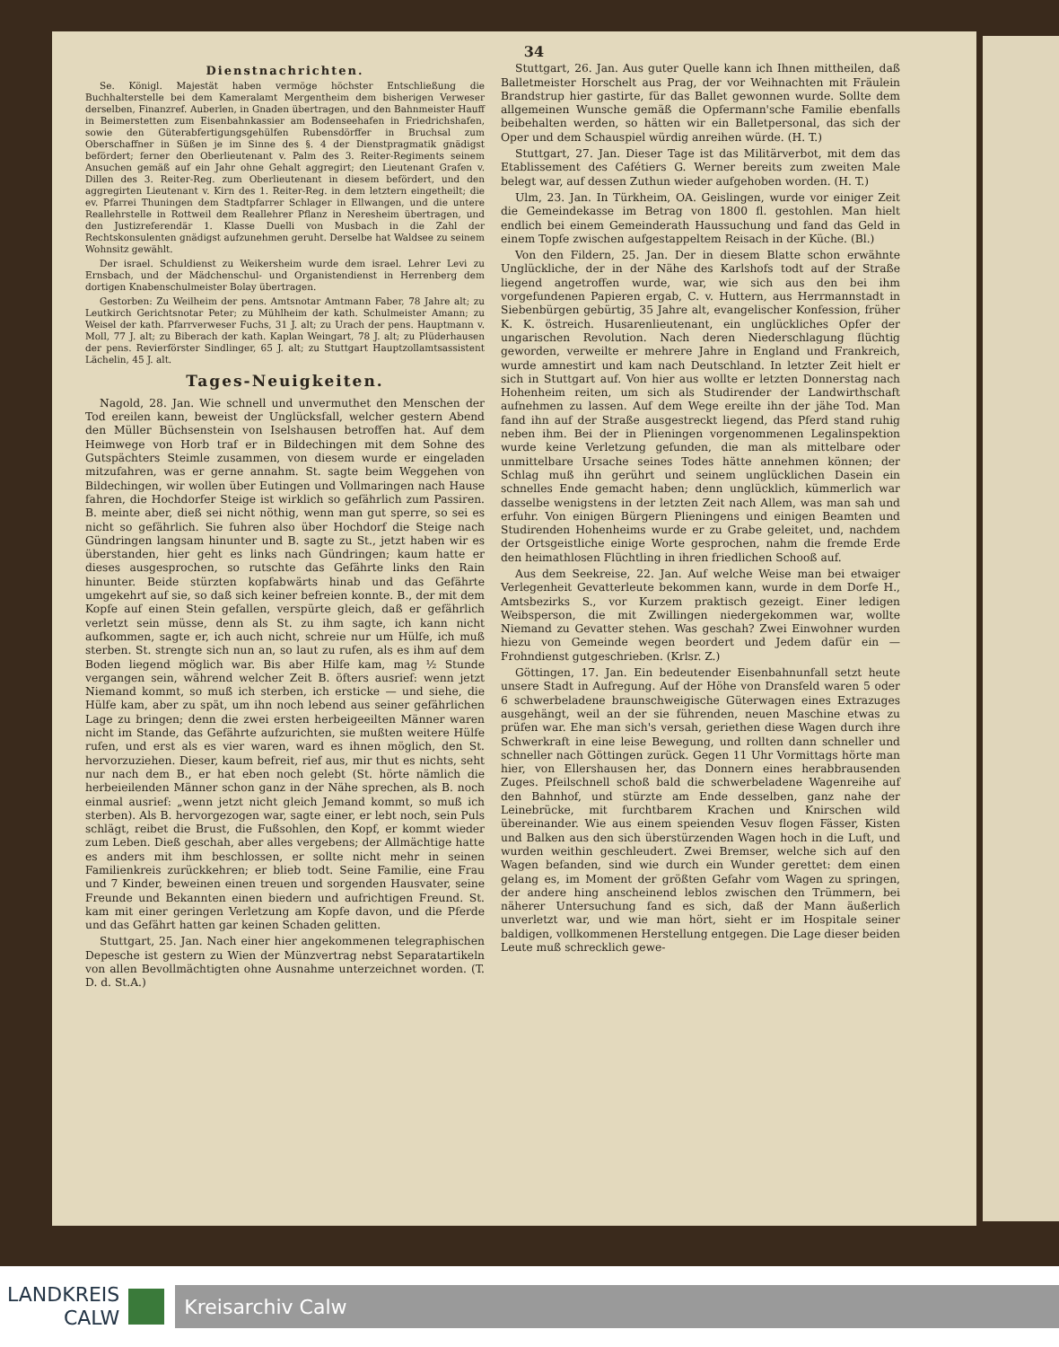34
Dienstnachrichten.
Se. Königl. Majestät haben vermöge höchster Entschließung die Buchhalterstelle bei dem Kameralamt Mergentheim dem bisherigen Verweser derselben, Finanzref. Auberlen, in Gnaden übertragen, und den Bahnmeister Hauff in Beimerstetten zum Eisenbahnkassier am Bodenseehafen in Friedrichshafen, sowie den Güterabfertigungsgehülfen Rubensdörffer in Bruchsal zum Oberschaffner in Süßen je im Sinne des §. 4 der Dienstpragmatik gnädigst befördert; ferner den Oberlieutenant v. Palm des 3. Reiter-Regiments seinem Ansuchen gemäß auf ein Jahr ohne Gehalt aggregirt; den Lieutenant Grafen v. Dillen des 3. Reiter-Reg. zum Oberlieutenant in diesem befördert, und den aggregirten Lieutenant v. Kirn des 1. Reiter-Reg. in dem letztern eingetheilt; die ev. Pfarrei Thuningen dem Stadtpfarrer Schlager in Ellwangen, und die untere Reallehrstelle in Rottweil dem Reallehrer Pflanz in Neresheim übertragen, und den Justizreferendär 1. Klasse Duelli von Musbach in die Zahl der Rechtskonsulenten gnädigst aufzunehmen geruht. Derselbe hat Waldsee zu seinem Wohnsitz gewählt.
Der israel. Schuldienst zu Weikersheim wurde dem israel. Lehrer Levi zu Ernsbach, und der Mädchenschul- und Organistendienst in Herrenberg dem dortigen Knabenschulmeister Bolay übertragen.
Gestorben: Zu Weilheim der pens. Amtsnotar Amtmann Faber, 78 Jahre alt; zu Leutkirch Gerichtsnotar Peter; zu Mühlheim der kath. Schulmeister Amann; zu Weisel der kath. Pfarrverweser Fuchs, 31 J. alt; zu Urach der pens. Hauptmann v. Moll, 77 J. alt; zu Biberach der kath. Kaplan Weingart, 78 J. alt; zu Plüderhausen der pens. Revierförster Sindlinger, 65 J. alt; zu Stuttgart Hauptzollamtsassistent Lächelin, 45 J. alt.
Tages-Neuigkeiten.
Nagold, 28. Jan. Wie schnell und unvermuthet den Menschen der Tod ereilen kann, beweist der Unglücksfall, welcher gestern Abend den Müller Büchsenstein von Iselshausen betroffen hat. Auf dem Heimwege von Horb traf er in Bildechingen mit dem Sohne des Gutspächters Steimle zusammen, von diesem wurde er eingeladen mitzufahren, was er gerne annahm. St. sagte beim Weggehen von Bildechingen, wir wollen über Eutingen und Vollmaringen nach Hause fahren, die Hochdorfer Steige ist wirklich so gefährlich zum Passiren. B. meinte aber, dieß sei nicht nöthig, wenn man gut sperre, so sei es nicht so gefährlich. Sie fuhren also über Hochdorf die Steige nach Gündringen langsam hinunter und B. sagte zu St., jetzt haben wir es überstanden, hier geht es links nach Gündringen; kaum hatte er dieses ausgesprochen, so rutschte das Gefährte links den Rain hinunter. Beide stürzten kopfabwärts hinab und das Gefährte umgekehrt auf sie, so daß sich keiner befreien konnte. B., der mit dem Kopfe auf einen Stein gefallen, verspürte gleich, daß er gefährlich verletzt sein müsse, denn als St. zu ihm sagte, ich kann nicht aufkommen, sagte er, ich auch nicht, schreie nur um Hülfe, ich muß sterben. St. strengte sich nun an, so laut zu rufen, als es ihm auf dem Boden liegend möglich war. Bis aber Hilfe kam, mag ½ Stunde vergangen sein, während welcher Zeit B. öfters ausrief: wenn jetzt Niemand kommt, so muß ich sterben, ich ersticke — und siehe, die Hülfe kam, aber zu spät, um ihn noch lebend aus seiner gefährlichen Lage zu bringen; denn die zwei ersten herbeigeeilten Männer waren nicht im Stande, das Gefährte aufzurichten, sie mußten weitere Hülfe rufen, und erst als es vier waren, ward es ihnen möglich, den St. hervorzuziehen. Dieser, kaum befreit, rief aus, mir thut es nichts, seht nur nach dem B., er hat eben noch gelebt (St. hörte nämlich die herbeieilenden Männer schon ganz in der Nähe sprechen, als B. noch einmal ausrief: „wenn jetzt nicht gleich Jemand kommt, so muß ich sterben). Als B. hervorgezogen war, sagte einer, er lebt noch, sein Puls schlägt, reibet die Brust, die Fußsohlen, den Kopf, er kommt wieder zum Leben. Dieß geschah, aber alles vergebens; der Allmächtige hatte es anders mit ihm beschlossen, er sollte nicht mehr in seinen Familienkreis zurückkehren; er blieb todt. Seine Familie, eine Frau und 7 Kinder, beweinen einen treuen und sorgenden Hausvater, seine Freunde und Bekannten einen biedern und aufrichtigen Freund. St. kam mit einer geringen Verletzung am Kopfe davon, und die Pferde und das Gefährt hatten gar keinen Schaden gelitten.
Stuttgart, 25. Jan. Nach einer hier angekommenen telegraphischen Depesche ist gestern zu Wien der Münzvertrag nebst Separatartikeln von allen Bevollmächtigten ohne Ausnahme unterzeichnet worden. (T. D. d. St.A.)
Stuttgart, 26. Jan. Aus guter Quelle kann ich Ihnen mittheilen, daß Balletmeister Horschelt aus Prag, der vor Weihnachten mit Fräulein Brandstrup hier gastirte, für das Ballet gewonnen wurde. Sollte dem allgemeinen Wunsche gemäß die Opfermann'sche Familie ebenfalls beibehalten werden, so hätten wir ein Balletpersonal, das sich der Oper und dem Schauspiel würdig anreihen würde. (H. T.)
Stuttgart, 27. Jan. Dieser Tage ist das Militärverbot, mit dem das Etablissement des Cafétiers G. Werner bereits zum zweiten Male belegt war, auf dessen Zuthun wieder aufgehoben worden. (H. T.)
Ulm, 23. Jan. In Türkheim, OA. Geislingen, wurde vor einiger Zeit die Gemeindekasse im Betrag von 1800 fl. gestohlen. Man hielt endlich bei einem Gemeinderath Haussuchung und fand das Geld in einem Topfe zwischen aufgestappeltem Reisach in der Küche. (Bl.)
Von den Fildern, 25. Jan. Der in diesem Blatte schon erwähnte Unglückliche, der in der Nähe des Karlshofs todt auf der Straße liegend angetroffen wurde, war, wie sich aus den bei ihm vorgefundenen Papieren ergab, C. v. Huttern, aus Herrmannstadt in Siebenbürgen gebürtig, 35 Jahre alt, evangelischer Konfession, früher K. K. östreich. Husarenlieutenant, ein unglückliches Opfer der ungarischen Revolution. Nach deren Niederschlagung flüchtig geworden, verweilte er mehrere Jahre in England und Frankreich, wurde amnestirt und kam nach Deutschland. In letzter Zeit hielt er sich in Stuttgart auf. Von hier aus wollte er letzten Donnerstag nach Hohenheim reiten, um sich als Studirender der Landwirthschaft aufnehmen zu lassen. Auf dem Wege ereilte ihn der jähe Tod. Man fand ihn auf der Straße ausgestreckt liegend, das Pferd stand ruhig neben ihm. Bei der in Plieningen vorgenommenen Legalinspektion wurde keine Verletzung gefunden, die man als mittelbare oder unmittelbare Ursache seines Todes hätte annehmen können; der Schlag muß ihn gerührt und seinem unglücklichen Dasein ein schnelles Ende gemacht haben; denn unglücklich, kümmerlich war dasselbe wenigstens in der letzten Zeit nach Allem, was man sah und erfuhr. Von einigen Bürgern Plieningens und einigen Beamten und Studirenden Hohenheims wurde er zu Grabe geleitet, und, nachdem der Ortsgeistliche einige Worte gesprochen, nahm die fremde Erde den heimathlosen Flüchtling in ihren friedlichen Schooß auf.
Aus dem Seekreise, 22. Jan. Auf welche Weise man bei etwaiger Verlegenheit Gevatterleute bekommen kann, wurde in dem Dorfe H., Amtsbezirks S., vor Kurzem praktisch gezeigt. Einer ledigen Weibsperson, die mit Zwillingen niedergekommen war, wollte Niemand zu Gevatter stehen. Was geschah? Zwei Einwohner wurden hiezu von Gemeinde wegen beordert und Jedem dafür ein — Frohndienst gutgeschrieben. (Krlsr. Z.)
Göttingen, 17. Jan. Ein bedeutender Eisenbahnunfall setzt heute unsere Stadt in Aufregung. Auf der Höhe von Dransfeld waren 5 oder 6 schwerbeladene braunschweigische Güterwagen eines Extrazuges ausgehängt, weil an der sie führenden, neuen Maschine etwas zu prüfen war. Ehe man sich's versah, geriethen diese Wagen durch ihre Schwerkraft in eine leise Bewegung, und rollten dann schneller und schneller nach Göttingen zurück. Gegen 11 Uhr Vormittags hörte man hier, von Ellershausen her, das Donnern eines herabbrausenden Zuges. Pfeilschnell schoß bald die schwerbeladene Wagenreihe auf den Bahnhof, und stürzte am Ende desselben, ganz nahe der Leinebrücke, mit furchtbarem Krachen und Knirschen wild übereinander. Wie aus einem speienden Vesuv flogen Fässer, Kisten und Balken aus den sich überstürzenden Wagen hoch in die Luft, und wurden weithin geschleudert. Zwei Bremser, welche sich auf den Wagen befanden, sind wie durch ein Wunder gerettet: dem einen gelang es, im Moment der größten Gefahr vom Wagen zu springen, der andere hing anscheinend leblos zwischen den Trümmern, bei näherer Untersuchung fand es sich, daß der Mann äußerlich unverletzt war, und wie man hört, sieht er im Hospitale seiner baldigen, vollkommenen Herstellung entgegen. Die Lage dieser beiden Leute muß schrecklich gewe-
LANDKREIS
CALW
Kreisarchiv Calw